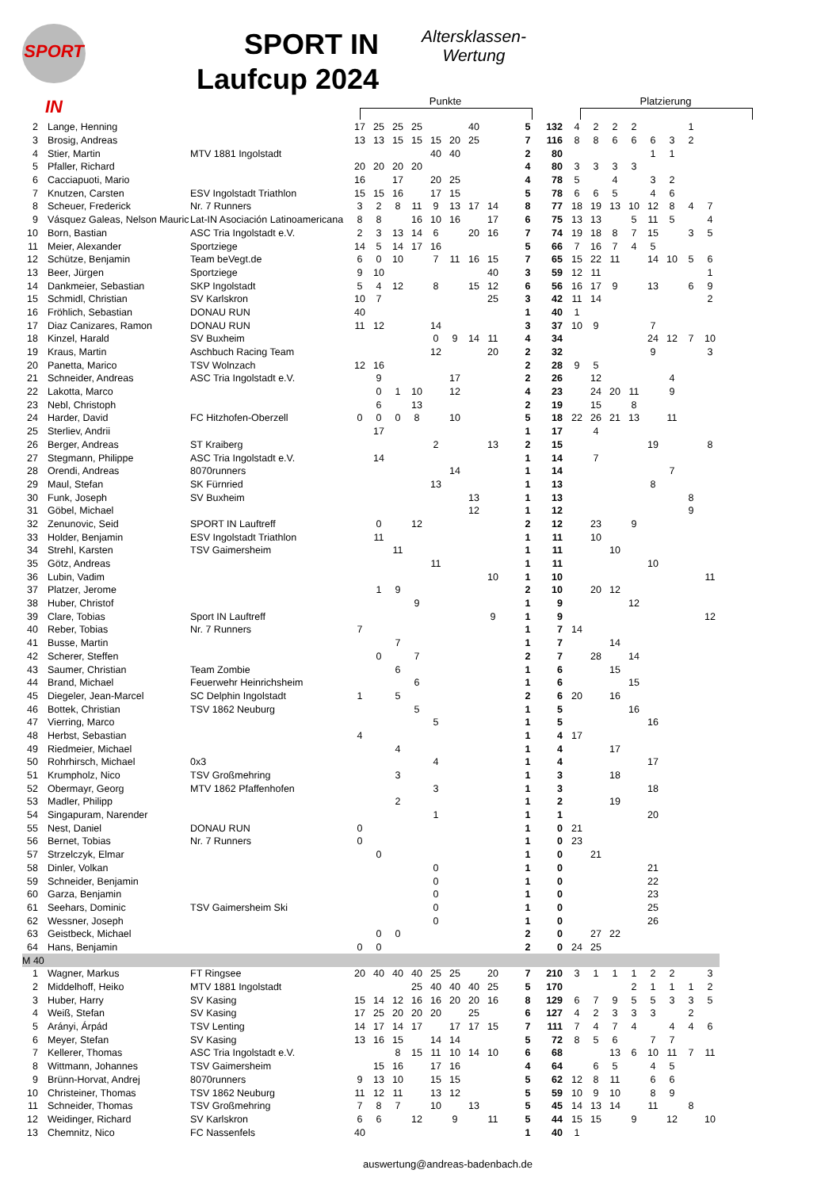SPORT IN
SPORT IN
Laufcup 2024
Altersklassen-
Wertung
Punkte Platzierung
| 2 | Lange, Henning | | 17 | 25 | 25 | 25 | | | 40 | | | 5 | 132 | 4 | 2 | 2 | 2 | | | 1 | |
| 3 | Brosig, Andreas | | 13 | 13 | 15 | 15 | 15 | 20 | 25 | | | 7 | 116 | 8 | 8 | 6 | 6 | 6 | 3 | 2 | |
| 4 | Stier, Martin | MTV 1881 Ingolstadt | | | | | 40 | 40 | | | | 2 | 80 | | | | | 1 | 1 | | |
| 5 | Pfaller, Richard | | 20 | 20 | 20 | 20 | | | | | | 4 | 80 | 3 | 3 | 3 | 3 | | | | |
| 6 | Cacciapuoti, Mario | | 16 | | 17 | | 20 | 25 | | | | 4 | 78 | 5 | | 4 | | 3 | 2 | | |
| 7 | Knutzen, Carsten | ESV Ingolstadt Triathlon | 15 | 15 | 16 | | 17 | 15 | | | | 5 | 78 | 6 | 6 | 5 | | 4 | 6 | | |
| 8 | Scheuer, Frederick | Nr. 7 Runners | 3 | 2 | 8 | 11 | 9 | 13 | 17 | 14 | | 8 | 77 | 18 | 19 | 13 | 10 | 12 | 8 | 4 | 7 |
| 9 | Vásquez Galeas, Nelson Mauric | Lat-IN Asociación Latinoamericana | 8 | 8 | | 16 | 10 | 16 | | 17 | | 6 | 75 | 13 | 13 | | 5 | 11 | 5 | | 4 |
| 10 | Born, Bastian | ASC Tria Ingolstadt e.V. | 2 | 3 | 13 | 14 | 6 | | 20 | 16 | | 7 | 74 | 19 | 18 | 8 | 7 | 15 | | 3 | 5 |
| 11 | Meier, Alexander | Sportziege | 14 | 5 | 14 | 17 | 16 | | | | | 5 | 66 | 7 | 16 | 7 | 4 | 5 | | | |
| 12 | Schütze, Benjamin | Team beVegt.de | 6 | 0 | 10 | | 7 | 11 | 16 | 15 | | 7 | 65 | 15 | 22 | 11 | | 14 | 10 | 5 | 6 |
| 13 | Beer, Jürgen | Sportziege | 9 | 10 | | | | | | 40 | | 3 | 59 | 12 | 11 | | | | | | 1 |
| 14 | Dankmeier, Sebastian | SKP Ingolstadt | 5 | 4 | 12 | | 8 | | 15 | 12 | | 6 | 56 | 16 | 17 | 9 | | 13 | | 6 | 9 |
| 15 | Schmidl, Christian | SV Karlskron | 10 | 7 | | | | | | 25 | | 3 | 42 | 11 | 14 | | | | | | 2 |
| 16 | Fröhlich, Sebastian | DONAU RUN | 40 | | | | | | | | | 1 | 40 | 1 | | | | | | | |
| 17 | Diaz Canizares, Ramon | DONAU RUN | 11 | 12 | | | 14 | | | | | 3 | 37 | 10 | 9 | | | 7 | | | |
| 18 | Kinzel, Harald | SV Buxheim | | | | | 0 | 9 | 14 | 11 | | 4 | 34 | | | | | 24 | 12 | 7 | 10 |
| 19 | Kraus, Martin | Aschbuch Racing Team | | | | | 12 | | | 20 | | 2 | 32 | | | | | 9 | | | 3 |
| 20 | Panetta, Marico | TSV Wolnzach | 12 | 16 | | | | | | | | 2 | 28 | 9 | 5 | | | | | | |
| 21 | Schneider, Andreas | ASC Tria Ingolstadt e.V. | | 9 | | | | 17 | | | | 2 | 26 | | 12 | | | | 4 | | |
| 22 | Lakotta, Marco | | | 0 | 1 | 10 | | 12 | | | | 4 | 23 | | 24 | 20 | 11 | | 9 | | |
| 23 | Nebl, Christoph | | | 6 | | 13 | | | | | | 2 | 19 | | 15 | | 8 | | | | |
| 24 | Harder, David | FC Hitzhofen-Oberzell | 0 | 0 | 0 | 8 | | 10 | | | | 5 | 18 | 22 | 26 | 21 | 13 | | 11 | | |
| 25 | Sterliev, Andrii | | | 17 | | | | | | | | 1 | 17 | | 4 | | | | | | |
| 26 | Berger, Andreas | ST Kraiberg | | | | | 2 | | | 13 | | 2 | 15 | | | | | 19 | | | 8 |
| 27 | Stegmann, Philippe | ASC Tria Ingolstadt e.V. | | 14 | | | | | | | | 1 | 14 | | 7 | | | | | | |
| 28 | Orendi, Andreas | 8070runners | | | | | | 14 | | | | 1 | 14 | | | | | | 7 | | |
| 29 | Maul, Stefan | SK Fürnried | | | | | 13 | | | | | 1 | 13 | | | | | 8 | | | |
| 30 | Funk, Joseph | SV Buxheim | | | | | | | 13 | | | 1 | 13 | | | | | | | 8 | |
| 31 | Göbel, Michael | | | | | | | | 12 | | | 1 | 12 | | | | | | | 9 | |
| 32 | Zenunovic, Seid | SPORT IN Lauftreff | | 0 | | 12 | | | | | | 2 | 12 | | 23 | | 9 | | | | |
| 33 | Holder, Benjamin | ESV Ingolstadt Triathlon | | 11 | | | | | | | | 1 | 11 | | 10 | | | | | | |
| 34 | Strehl, Karsten | TSV Gaimersheim | | | 11 | | | | | | | 1 | 11 | | | 10 | | | | | |
| 35 | Götz, Andreas | | | | | | 11 | | | | | 1 | 11 | | | | | 10 | | | |
| 36 | Lubin, Vadim | | | | | | | | | 10 | | 1 | 10 | | | | | | | | 11 |
| 37 | Platzer, Jerome | | | 1 | 9 | | | | | | | 2 | 10 | | 20 | 12 | | | | | |
| 38 | Huber, Christof | | | | | 9 | | | | | | 1 | 9 | | | | 12 | | | | |
| 39 | Clare, Tobias | Sport IN Lauftreff | | | | | | | | 9 | | 1 | 9 | | | | | | | | 12 |
| 40 | Reber, Tobias | Nr. 7 Runners | 7 | | | | | | | | | 1 | 7 | 14 | | | | | | | |
| 41 | Busse, Martin | | | | 7 | | | | | | | 1 | 7 | | | 14 | | | | | |
| 42 | Scherer, Steffen | | | 0 | | 7 | | | | | | 2 | 7 | | 28 | | 14 | | | | |
| 43 | Saumer, Christian | Team Zombie | | | 6 | | | | | | | 1 | 6 | | | 15 | | | | | |
| 44 | Brand, Michael | Feuerwehr Heinrichsheim | | | | 6 | | | | | | 1 | 6 | | | | 15 | | | | |
| 45 | Diegeler, Jean-Marcel | SC Delphin Ingolstadt | 1 | | 5 | | | | | | | 2 | 6 | 20 | | 16 | | | | | |
| 46 | Bottek, Christian | TSV 1862 Neuburg | | | | 5 | | | | | | 1 | 5 | | | | 16 | | | | |
| 47 | Vierring, Marco | | | | | | 5 | | | | | 1 | 5 | | | | | 16 | | | |
| 48 | Herbst, Sebastian | | 4 | | | | | | | | | 1 | 4 | 17 | | | | | | | |
| 49 | Riedmeier, Michael | | | | 4 | | | | | | | 1 | 4 | | | 17 | | | | | |
| 50 | Rohrhirsch, Michael | 0x3 | | | | | 4 | | | | | 1 | 4 | | | | | 17 | | | |
| 51 | Krumpholz, Nico | TSV Großmehring | | | 3 | | | | | | | 1 | 3 | | | 18 | | | | | |
| 52 | Obermayr, Georg | MTV 1862 Pfaffenhofen | | | | | 3 | | | | | 1 | 3 | | | | | 18 | | | |
| 53 | Madler, Philipp | | | | 2 | | | | | | | 1 | 2 | | | 19 | | | | | |
| 54 | Singapuram, Narender | | | | | | 1 | | | | | 1 | 1 | | | | | 20 | | | |
| 55 | Nest, Daniel | DONAU RUN | 0 | | | | | | | | | 1 | 0 | 21 | | | | | | | |
| 56 | Bernet, Tobias | Nr. 7 Runners | 0 | | | | | | | | | 1 | 0 | 23 | | | | | | | |
| 57 | Strzelczyk, Elmar | | | 0 | | | | | | | | 1 | 0 | | 21 | | | | | | |
| 58 | Dinler, Volkan | | | | | | 0 | | | | | 1 | 0 | | | | | 21 | | | |
| 59 | Schneider, Benjamin | | | | | | 0 | | | | | 1 | 0 | | | | | 22 | | | |
| 60 | Garza, Benjamin | | | | | | 0 | | | | | 1 | 0 | | | | | 23 | | | |
| 61 | Seehars, Dominic | TSV Gaimersheim Ski | | | | | 0 | | | | | 1 | 0 | | | | | 25 | | | |
| 62 | Wessner, Joseph | | | | | | 0 | | | | | 1 | 0 | | | | | 26 | | | |
| 63 | Geistbeck, Michael | | | 0 | 0 | | | | | | | 2 | 0 | | 27 | 22 | | | | | |
| 64 | Hans, Benjamin | | 0 | 0 | | | | | | | | 2 | 0 | 24 | 25 | | | | | | |
| M 40 | | | | | | | | | | | | | | | | | | | | | |
| 1 | Wagner, Markus | FT Ringsee | 20 | 40 | 40 | 40 | 25 | 25 | | 20 | | 7 | 210 | 3 | 1 | 1 | 1 | 2 | 2 | | 3 |
| 2 | Middelhoff, Heiko | MTV 1881 Ingolstadt | | | | 25 | 40 | 40 | 40 | 25 | | 5 | 170 | | | | 2 | 1 | 1 | 1 | 2 |
| 3 | Huber, Harry | SV Kasing | 15 | 14 | 12 | 16 | 16 | 20 | 20 | 16 | | 8 | 129 | 6 | 7 | 9 | 5 | 5 | 3 | 3 | 5 |
| 4 | Weiß, Stefan | SV Kasing | 17 | 25 | 20 | 20 | 20 | | 25 | | | 6 | 127 | 4 | 2 | 3 | 3 | 3 | | 2 | |
| 5 | Arányi, Árpád | TSV Lenting | 14 | 17 | 14 | 17 | | 17 | 17 | 15 | | 7 | 111 | 7 | 4 | 7 | 4 | | 4 | 4 | 6 |
| 6 | Meyer, Stefan | SV Kasing | 13 | 16 | 15 | | 14 | 14 | | | | 5 | 72 | 8 | 5 | 6 | | 7 | 7 | | |
| 7 | Kellerer, Thomas | ASC Tria Ingolstadt e.V. | | | 8 | 15 | 11 | 10 | 14 | 10 | | 6 | 68 | | | 13 | 6 | 10 | 11 | 7 | 11 |
| 8 | Wittmann, Johannes | TSV Gaimersheim | | 15 | 16 | | 17 | 16 | | | | 4 | 64 | | 6 | 5 | | 4 | 5 | | |
| 9 | Brünn-Horvat, Andrej | 8070runners | 9 | 13 | 10 | | 15 | 15 | | | | 5 | 62 | 12 | 8 | 11 | | 6 | 6 | | |
| 10 | Christeiner, Thomas | TSV 1862 Neuburg | 11 | 12 | 11 | | 13 | 12 | | | | 5 | 59 | 10 | 9 | 10 | | 8 | 9 | | |
| 11 | Schneider, Thomas | TSV Großmehring | 7 | 8 | 7 | | 10 | | 13 | | | 5 | 45 | 14 | 13 | 14 | | 11 | | 8 | |
| 12 | Weidinger, Richard | SV Karlskron | 6 | 6 | | 12 | | 9 | | 11 | | 5 | 44 | 15 | 15 | | 9 | | 12 | | 10 |
| 13 | Chemnitz, Nico | FC Nassenfels | 40 | | | | | | | | | 1 | 40 | 1 | | | | | | | |
auswertung@andreas-badenbach.de